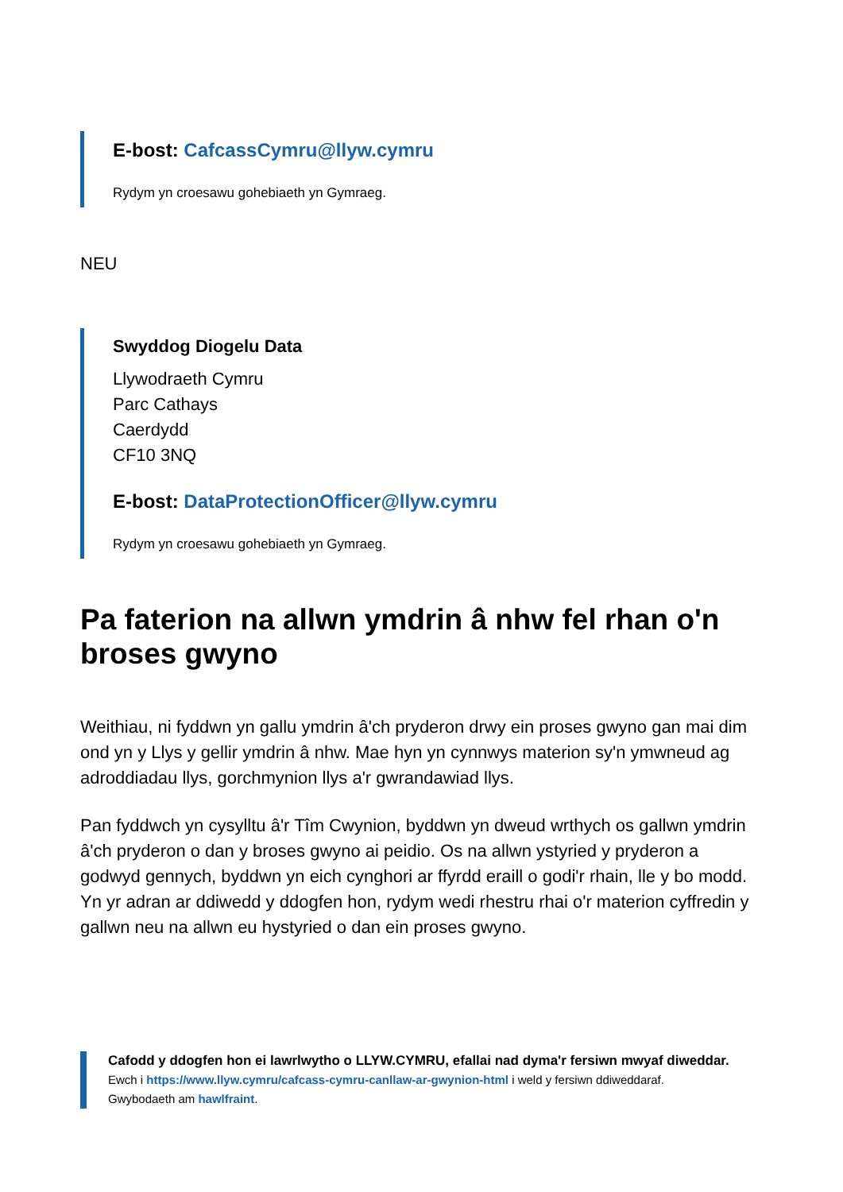E-bost: CafcassCymru@llyw.cymru
Rydym yn croesawu gohebiaeth yn Gymraeg.
NEU
Swyddog Diogelu Data
Llywodraeth Cymru
Parc Cathays
Caerdydd
CF10 3NQ
E-bost: DataProtectionOfficer@llyw.cymru
Rydym yn croesawu gohebiaeth yn Gymraeg.
Pa faterion na allwn ymdrin â nhw fel rhan o'n broses gwyno
Weithiau, ni fyddwn yn gallu ymdrin â'ch pryderon drwy ein proses gwyno gan mai dim ond yn y Llys y gellir ymdrin â nhw. Mae hyn yn cynnwys materion sy'n ymwneud ag adroddiadau llys, gorchmynion llys a'r gwrandawiad llys.
Pan fyddwch yn cysylltu â'r Tîm Cwynion, byddwn yn dweud wrthych os gallwn ymdrin â'ch pryderon o dan y broses gwyno ai peidio. Os na allwn ystyried y pryderon a godwyd gennych, byddwn yn eich cynghori ar ffyrdd eraill o godi'r rhain, lle y bo modd. Yn yr adran ar ddiwedd y ddogfen hon, rydym wedi rhestru rhai o'r materion cyffredin y gallwn neu na allwn eu hystyried o dan ein proses gwyno.
Cafodd y ddogfen hon ei lawrlwytho o LLYW.CYMRU, efallai nad dyma'r fersiwn mwyaf diweddar.
Ewch i https://www.llyw.cymru/cafcass-cymru-canllaw-ar-gwynion-html i weld y fersiwn ddiweddaraf.
Gwybodaeth am hawlfraint.